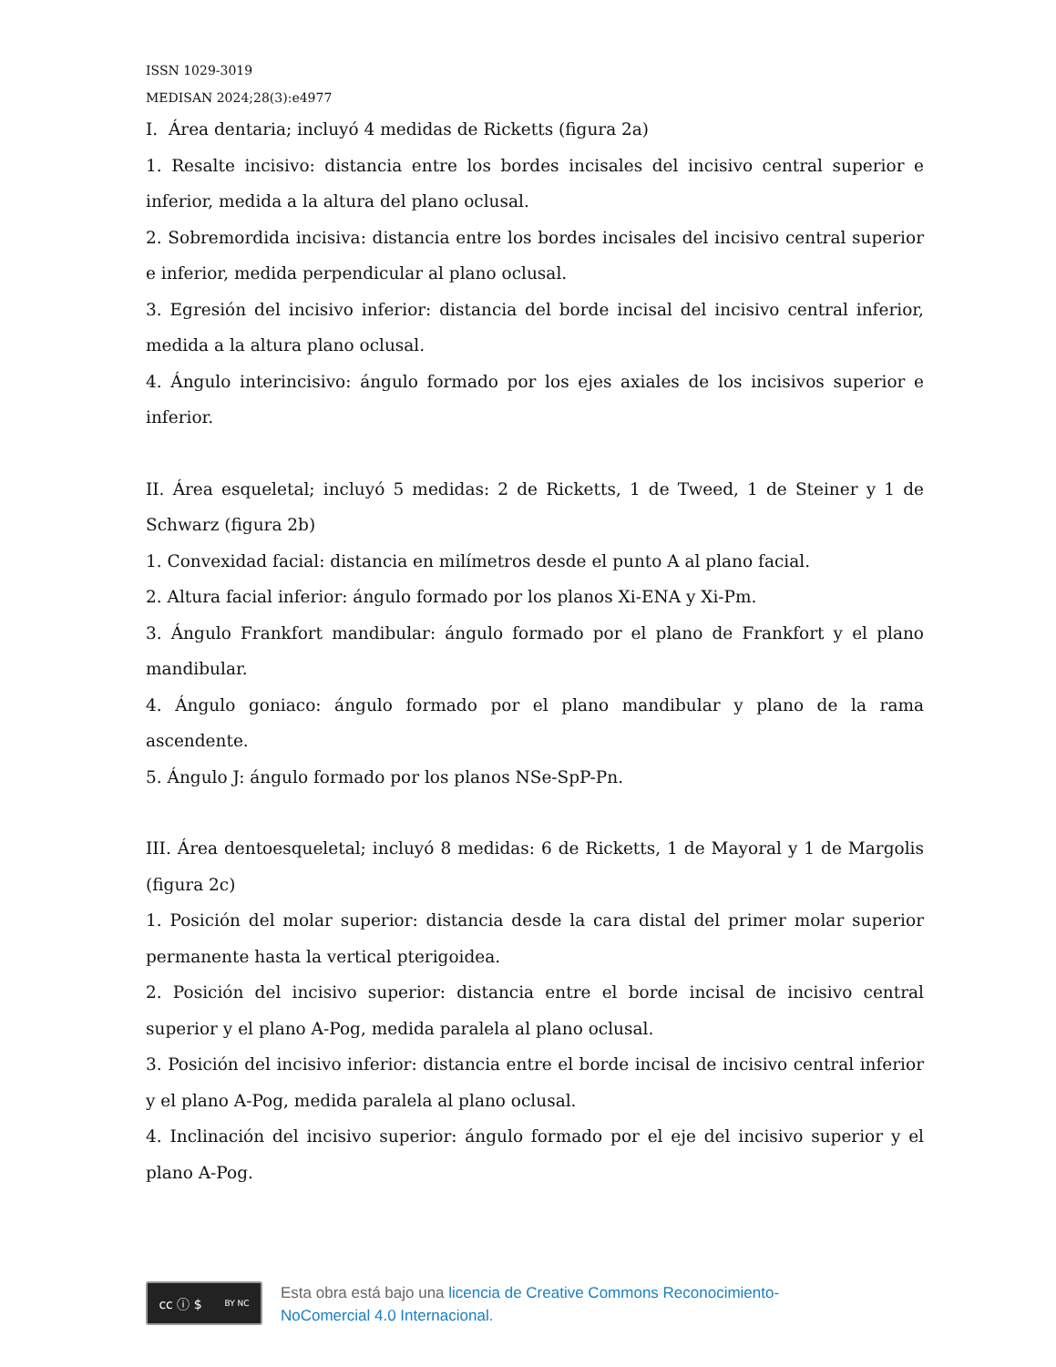ISSN 1029-3019
MEDISAN 2024;28(3):e4977
I. Área dentaria; incluyó 4 medidas de Ricketts (figura 2a)
1. Resalte incisivo: distancia entre los bordes incisales del incisivo central superior e inferior, medida a la altura del plano oclusal.
2. Sobremordida incisiva: distancia entre los bordes incisales del incisivo central superior e inferior, medida perpendicular al plano oclusal.
3. Egresión del incisivo inferior: distancia del borde incisal del incisivo central inferior, medida a la altura plano oclusal.
4. Ángulo interincisivo: ángulo formado por los ejes axiales de los incisivos superior e inferior.
II. Área esqueletal; incluyó 5 medidas: 2 de Ricketts, 1 de Tweed, 1 de Steiner y 1 de Schwarz (figura 2b)
1. Convexidad facial: distancia en milímetros desde el punto A al plano facial.
2. Altura facial inferior: ángulo formado por los planos Xi-ENA y Xi-Pm.
3. Ángulo Frankfort mandibular: ángulo formado por el plano de Frankfort y el plano mandibular.
4. Ángulo goniaco: ángulo formado por el plano mandibular y plano de la rama ascendente.
5. Ángulo J: ángulo formado por los planos NSe-SpP-Pn.
III. Área dentoesqueletal; incluyó 8 medidas: 6 de Ricketts, 1 de Mayoral y 1 de Margolis (figura 2c)
1. Posición del molar superior: distancia desde la cara distal del primer molar superior permanente hasta la vertical pterigoidea.
2. Posición del incisivo superior: distancia entre el borde incisal de incisivo central superior y el plano A-Pog, medida paralela al plano oclusal.
3. Posición del incisivo inferior: distancia entre el borde incisal de incisivo central inferior y el plano A-Pog, medida paralela al plano oclusal.
4. Inclinación del incisivo superior: ángulo formado por el eje del incisivo superior y el plano A-Pog.
cc ⓘ $ BY NC
Esta obra está bajo una licencia de Creative Commons Reconocimiento-
NoComercial 4.0 Internacional.